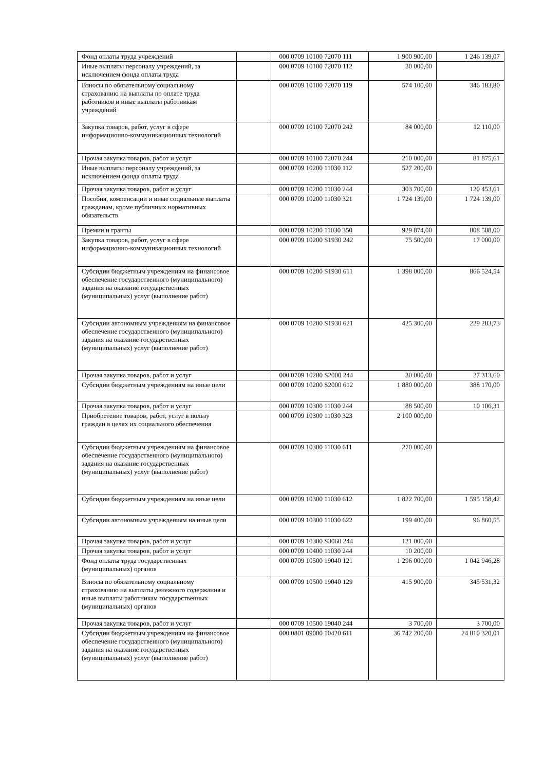| Фонд оплаты труда учреждений | | 000 0709 10100 72070 111 | 1 900 900,00 | 1 246 139,07 |
| Иные выплаты персоналу учреждений, за исключением фонда оплаты труда | | 000 0709 10100 72070 112 | 30 000,00 | |
| Взносы по обязательному социальному страхованию на выплаты по оплате труда работников и иные выплаты работникам учреждений | | 000 0709 10100 72070 119 | 574 100,00 | 346 183,80 |
| Закупка товаров, работ, услуг в сфере информационно-коммуникационных технологий | | 000 0709 10100 72070 242 | 84 000,00 | 12 110,00 |
| Прочая закупка товаров, работ и услуг | | 000 0709 10100 72070 244 | 210 000,00 | 81 875,61 |
| Иные выплаты персоналу учреждений, за исключением фонда оплаты труда | | 000 0709 10200 11030 112 | 527 200,00 | |
| Прочая закупка товаров, работ и услуг | | 000 0709 10200 11030 244 | 303 700,00 | 120 453,61 |
| Пособия, компенсации и иные социальные выплаты гражданам, кроме публичных нормативных обязательств | | 000 0709 10200 11030 321 | 1 724 139,00 | 1 724 139,00 |
| Премии и гранты | | 000 0709 10200 11030 350 | 929 874,00 | 808 508,00 |
| Закупка товаров, работ, услуг в сфере информационно-коммуникационных технологий | | 000 0709 10200 S1930 242 | 75 500,00 | 17 000,00 |
| Субсидии бюджетным учреждениям на финансовое обеспечение государственного (муниципального) задания на оказание государственных (муниципальных) услуг (выполнение работ) | | 000 0709 10200 S1930 611 | 1 398 000,00 | 866 524,54 |
| Субсидии автономным учреждениям на финансовое обеспечение государственного (муниципального) задания на оказание государственных (муниципальных) услуг (выполнение работ) | | 000 0709 10200 S1930 621 | 425 300,00 | 229 283,73 |
| Прочая закупка товаров, работ и услуг | | 000 0709 10200 S2000 244 | 30 000,00 | 27 313,60 |
| Субсидии бюджетным учреждениям на иные цели | | 000 0709 10200 S2000 612 | 1 880 000,00 | 388 170,00 |
| Прочая закупка товаров, работ и услуг | | 000 0709 10300 11030 244 | 88 500,00 | 10 106,31 |
| Приобретение товаров, работ, услуг в пользу граждан в целях их социального обеспечения | | 000 0709 10300 11030 323 | 2 100 000,00 | |
| Субсидии бюджетным учреждениям на финансовое обеспечение государственного (муниципального) задания на оказание государственных (муниципальных) услуг (выполнение работ) | | 000 0709 10300 11030 611 | 270 000,00 | |
| Субсидии бюджетным учреждениям на иные цели | | 000 0709 10300 11030 612 | 1 822 700,00 | 1 595 158,42 |
| Субсидии автономным учреждениям на иные цели | | 000 0709 10300 11030 622 | 199 400,00 | 96 860,55 |
| Прочая закупка товаров, работ и услуг | | 000 0709 10300 S3060 244 | 121 000,00 | |
| Прочая закупка товаров, работ и услуг | | 000 0709 10400 11030 244 | 10 200,00 | |
| Фонд оплаты труда государственных (муниципальных) органов | | 000 0709 10500 19040 121 | 1 296 000,00 | 1 042 946,28 |
| Взносы по обязательному социальному страхованию на выплаты денежного содержания и иные выплаты работникам государственных (муниципальных) органов | | 000 0709 10500 19040 129 | 415 900,00 | 345 531,32 |
| Прочая закупка товаров, работ и услуг | | 000 0709 10500 19040 244 | 3 700,00 | 3 700,00 |
| Субсидии бюджетным учреждениям на финансовое обеспечение государственного (муниципального) задания на оказание государственных (муниципальных) услуг (выполнение работ) | | 000 0801 09000 10420 611 | 36 742 200,00 | 24 810 320,01 |